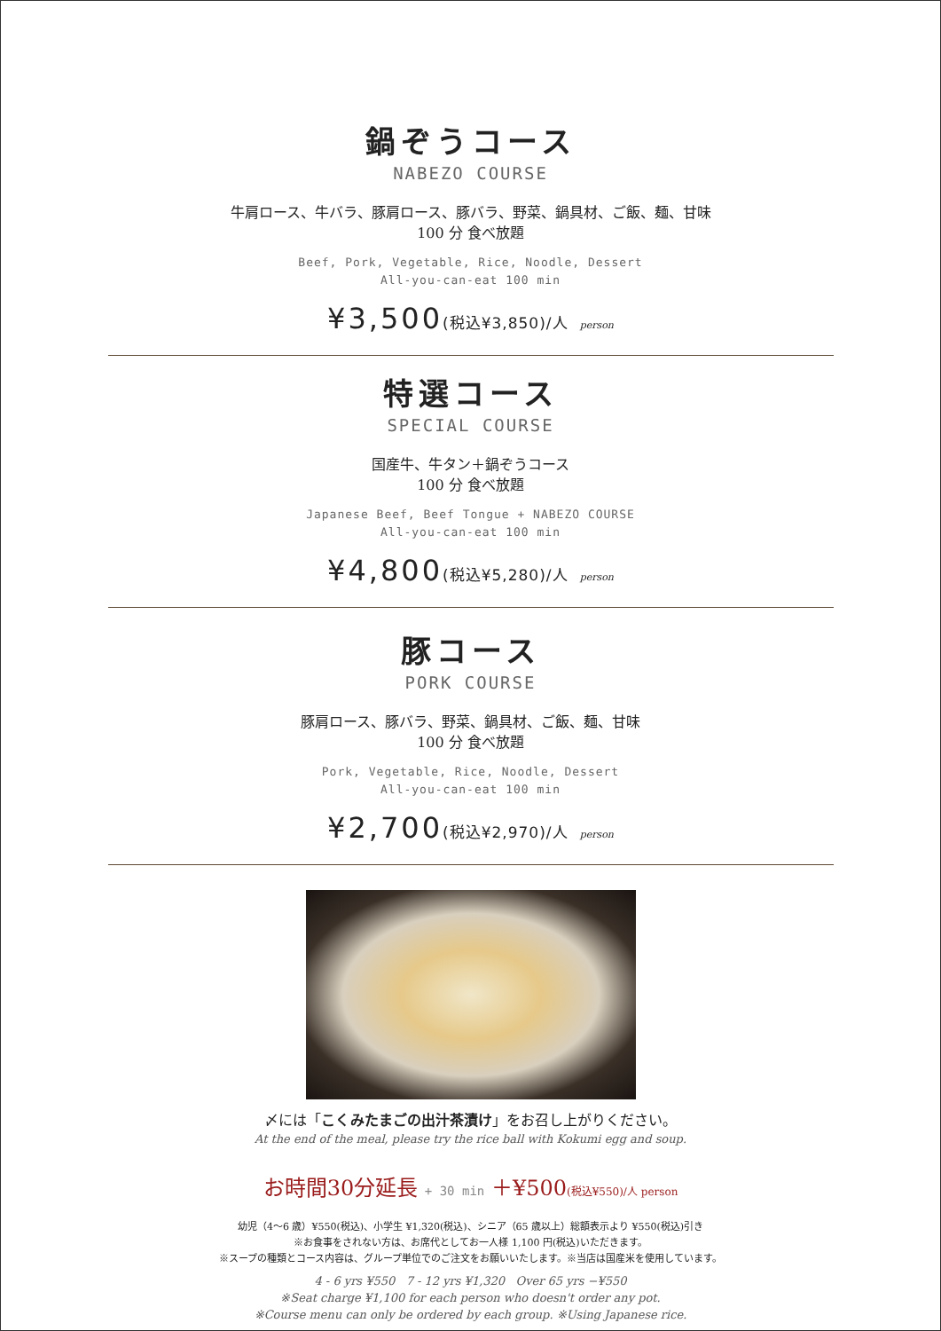鍋ぞうコース
NABEZO COURSE
牛肩ロース、牛バラ、豚肩ロース、豚バラ、野菜、鍋具材、ご飯、麺、甘味
100 分 食べ放題
Beef, Pork, Vegetable, Rice, Noodle, Dessert
All-you-can-eat 100 min
¥3,500(税込¥3,850)/人 person
特選コース
SPECIAL COURSE
国産牛、牛タン＋鍋ぞうコース
100 分 食べ放題
Japanese Beef, Beef Tongue + NABEZO COURSE
All-you-can-eat 100 min
¥4,800(税込¥5,280)/人 person
豚コース
PORK COURSE
豚肩ロース、豚バラ、野菜、鍋具材、ご飯、麺、甘味
100 分 食べ放題
Pork, Vegetable, Rice, Noodle, Dessert
All-you-can-eat 100 min
¥2,700(税込¥2,970)/人 person
〆には「こくみたまごの出汁茶漬け」をお召し上がりください。
At the end of the meal, please try the rice ball with Kokumi egg and soup.
お時間30分延長 + 30 min ＋¥500(税込¥550)/人 person
幼児（4〜6 歳）¥550(税込)、小学生 ¥1,320(税込)、シニア（65 歳以上）総額表示より ¥550(税込)引き
※お食事をされない方は、お席代としてお一人様 1,100 円(税込)いただきます。
※スープの種類とコース内容は、グループ単位でのご注文をお願いいたします。※当店は国産米を使用しています。
4 - 6 yrs ¥550 7 - 12 yrs ¥1,320 Over 65 yrs −¥550
※Seat charge ¥1,100 for each person who doesn't order any pot.
※Course menu can only be ordered by each group. ※Using Japanese rice.